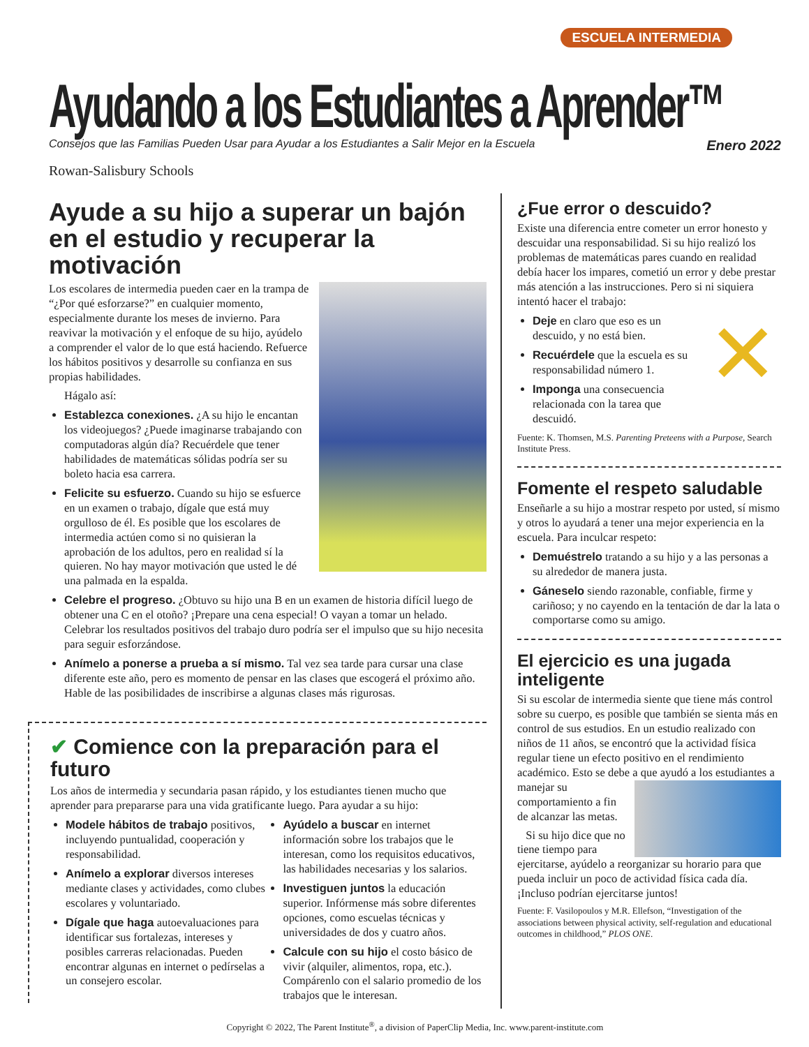ESCUELA INTERMEDIA
Ayudando a los Estudiantes a Aprender™
Consejos que las Familias Pueden Usar para Ayudar a los Estudiantes a Salir Mejor en la Escuela Enero 2022
Rowan-Salisbury Schools
Ayude a su hijo a superar un bajón en el estudio y recuperar la motivación
Los escolares de intermedia pueden caer en la trampa de “¿Por qué esforzarse?” en cualquier momento, especialmente durante los meses de invierno. Para reavivar la motivación y el enfoque de su hijo, ayúdelo a comprender el valor de lo que está haciendo. Refuerce los hábitos positivos y desarrolle su confianza en sus propias habilidades.
Hágalo así:
Establezca conexiones. ¿A su hijo le encantan los videojuegos? ¿Puede imaginarse trabajando con computadoras algún día? Recuérdele que tener habilidades de matemáticas sólidas podría ser su boleto hacia esa carrera.
Felicite su esfuerzo. Cuando su hijo se esfuerce en un examen o trabajo, dígale que está muy orgulloso de él. Es posible que los escolares de intermedia actúen como si no quisieran la aprobación de los adultos, pero en realidad sí la quieren. No hay mayor motivación que usted le dé una palmada en la espalda.
Celebre el progreso. ¿Obtuvo su hijo una B en un examen de historia difícil luego de obtener una C en el otoño? ¡Prepare una cena especial! O vayan a tomar un helado. Celebrar los resultados positivos del trabajo duro podría ser el impulso que su hijo necesita para seguir esforzándose.
Anímelo a ponerse a prueba a sí mismo. Tal vez sea tarde para cursar una clase diferente este año, pero es momento de pensar en las clases que escogerá el próximo año. Hable de las posibilidades de inscribirse a algunas clases más rigurosas.
✔ Comience con la preparación para el futuro
Los años de intermedia y secundaria pasan rápido, y los estudiantes tienen mucho que aprender para prepararse para una vida gratificante luego. Para ayudar a su hijo:
Modele hábitos de trabajo positivos, incluyendo puntualidad, cooperación y responsabilidad.
Anímelo a explorar diversos intereses mediante clases y actividades, como clubes escolares y voluntariado.
Dígale que haga autoevaluaciones para identificar sus fortalezas, intereses y posibles carreras relacionadas. Pueden encontrar algunas en internet o pedírselas a un consejero escolar.
Ayúdelo a buscar en internet información sobre los trabajos que le interesan, como los requisitos educativos, las habilidades necesarias y los salarios.
Investiguen juntos la educación superior. Infórmense más sobre diferentes opciones, como escuelas técnicas y universidades de dos y cuatro años.
Calcule con su hijo el costo básico de vivir (alquiler, alimentos, ropa, etc.). Compárenlo con el salario promedio de los trabajos que le interesan.
¿Fue error o descuido?
Existe una diferencia entre cometer un error honesto y descuidar una responsabilidad. Si su hijo realizó los problemas de matemáticas pares cuando en realidad debía hacer los impares, cometió un error y debe prestar más atención a las instrucciones. Pero si ni siquiera intentó hacer el trabajo:
✕
Deje en claro que eso es un descuido, y no está bien.
Recuérdele que la escuela es su responsabilidad número 1.
Imponga una consecuencia relacionada con la tarea que descuidó.
Fuente: K. Thomsen, M.S. Parenting Preteens with a Purpose, Search Institute Press.
Fomente el respeto saludable
Enseñarle a su hijo a mostrar respeto por usted, sí mismo y otros lo ayudará a tener una mejor experiencia en la escuela. Para inculcar respeto:
Demuéstrelo tratando a su hijo y a las personas a su alrededor de manera justa.
Gáneselo siendo razonable, confiable, firme y cariñoso; y no cayendo en la tentación de dar la lata o comportarse como su amigo.
El ejercicio es una jugada inteligente
Si su escolar de intermedia siente que tiene más control sobre su cuerpo, es posible que también se sienta más en control de sus estudios. En un estudio realizado con niños de 11 años, se encontró que la actividad física regular tiene un efecto positivo en el rendimiento académico. Esto se debe a que ayudó a los estudiantes a manejar su comportamiento a fin de alcanzar las metas.
Si su hijo dice que no tiene tiempo para ejercitarse, ayúdelo a reorganizar su horario para que pueda incluir un poco de actividad física cada día. ¡Incluso podrían ejercitarse juntos!
Fuente: F. Vasilopoulos y M.R. Ellefson, “Investigation of the associations between physical activity, self-regulation and educational outcomes in childhood,” PLOS ONE.
Copyright © 2022, The Parent Institute<sup>®</sup>, a division of PaperClip Media, Inc. www.parent-institute.com